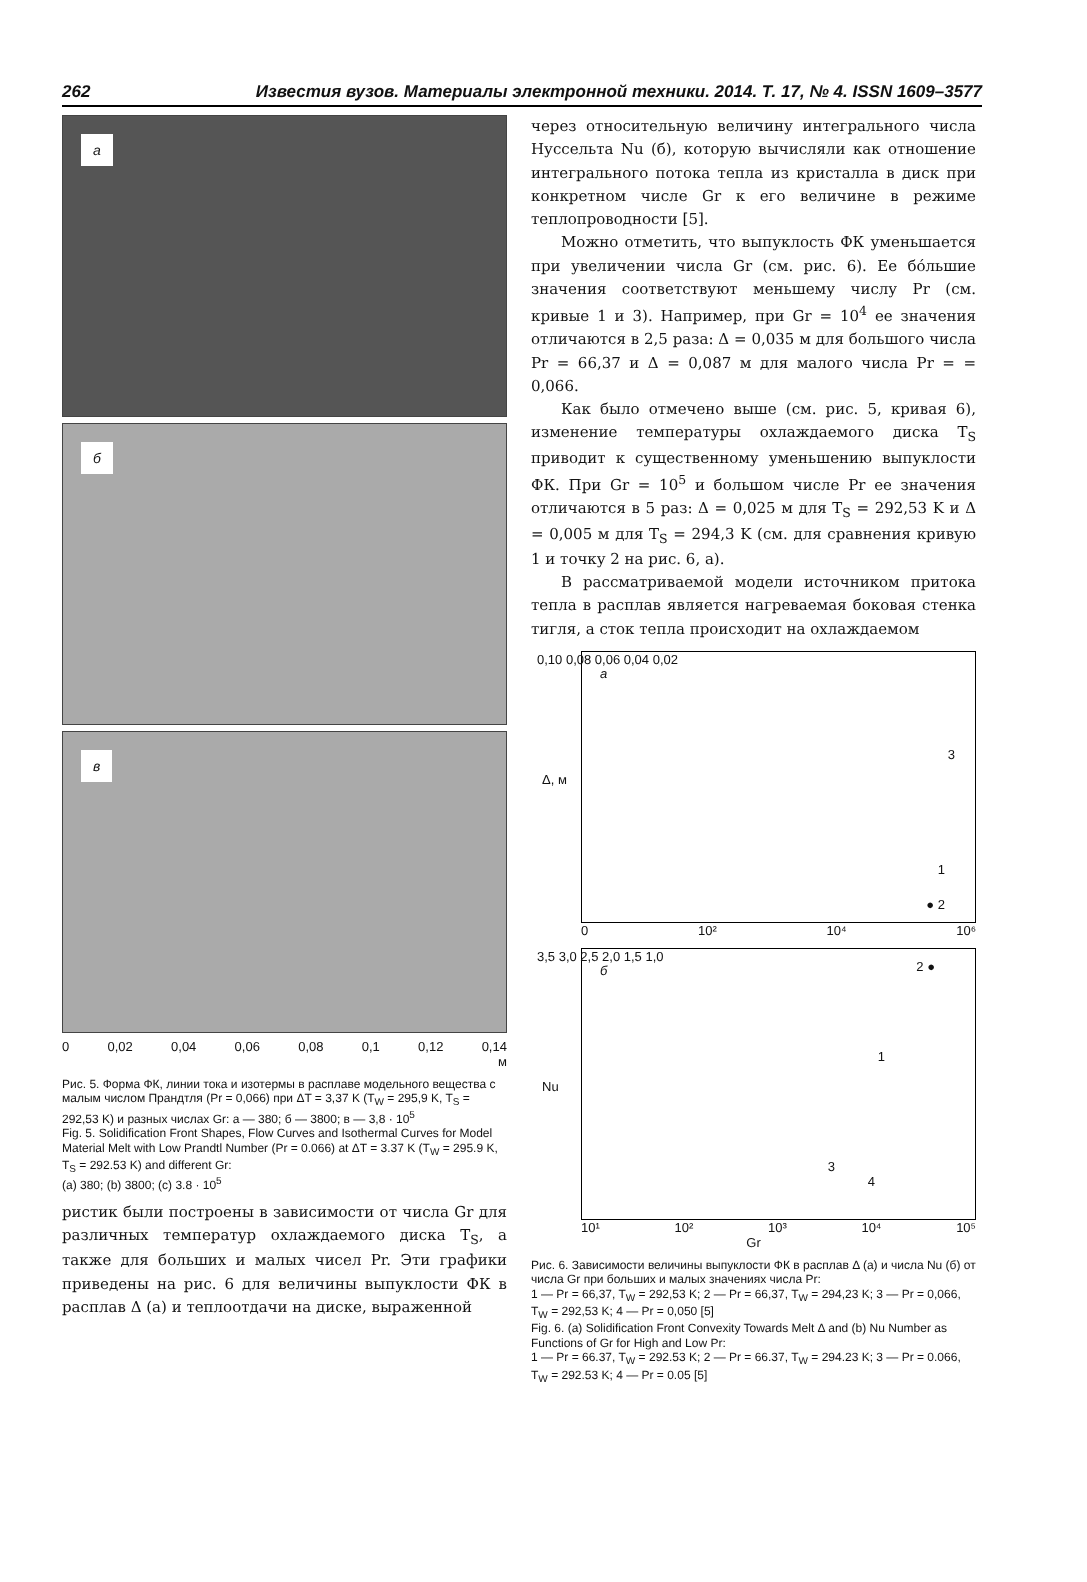262 Известия вузов. Материалы электронной техники. 2014. Т. 17, № 4. ISSN 1609–3577
а
б
в
0 0,02 0,04 0,06 0,08 0,1 0,12 0,14
м
Рис. 5. Форма ФК, линии тока и изотермы в расплаве модельного вещества с малым числом Прандтля (Pr = 0,066) при ΔT = 3,37 K (T<sub>W</sub> = 295,9 K, T<sub>S</sub> = 292,53 K) и разных числах Gr: а — 380; б — 3800; в — 3,8 · 10<sup>5</sup>
Fig. 5. Solidification Front Shapes, Flow Curves and Isothermal Curves for Model Material Melt with Low Prandtl Number (Pr = 0.066) at ΔT = 3.37 K (T<sub>W</sub> = 295.9 K, T<sub>S</sub> = 292.53 K) and different Gr:
(a) 380; (b) 3800; (c) 3.8 · 10<sup>5</sup>
ристик были построены в зависимости от числа Gr для различных температур охлаждаемого диска T<sub>S</sub>, а также для больших и малых чисел Pr. Эти графики приведены на рис. 6 для величины выпуклости ФК в расплав Δ (а) и теплоотдачи на диске, выраженной
через относительную величину интегрального числа Нуссельта Nu (б), которую вычисляли как отношение интегрального потока тепла из кристалла в диск при конкретном числе Gr к его величине в режиме теплопроводности [5].
Можно отметить, что выпуклость ФК уменьшается при увеличении числа Gr (см. рис. 6). Ее бóльшие значения соответствуют меньшему числу Pr (см. кривые 1 и 3). Например, при Gr = 10<sup>4</sup> ее значения отличаются в 2,5 раза: Δ = 0,035 м для большого числа Pr = 66,37 и Δ = 0,087 м для малого числа Pr = = 0,066.
Как было отмечено выше (см. рис. 5, кривая 6), изменение температуры охлаждаемого диска T<sub>S</sub> приводит к существенному уменьшению выпуклости ФК. При Gr = 10<sup>5</sup> и большом числе Pr ее значения отличаются в 5 раз: Δ = 0,025 м для T<sub>S</sub> = 292,53 K и Δ = 0,005 м для T<sub>S</sub> = 294,3 K (см. для сравнения кривую 1 и точку 2 на рис. 6, а).
В рассматриваемой модели источником притока тепла в расплав является нагреваемая боковая стенка тигля, а сток тепла происходит на охлаждаемом
а
0,10 0,08 0,06 0,04 0,02
3
1
● 2
Δ, м
0 10² 10⁴ 10⁶
б
3,5 3,0 2,5 2,0 1,5 1,0
2 ●
1
3
4
Nu
10¹ 10² 10³ 10⁴ 10⁵
Gr
Рис. 6. Зависимости величины выпуклости ФК в расплав Δ (а) и числа Nu (б) от числа Gr при больших и малых значениях числа Pr:
1 — Pr = 66,37, T<sub>W</sub> = 292,53 K; 2 — Pr = 66,37, T<sub>W</sub> = 294,23 K; 3 — Pr = 0,066, T<sub>W</sub> = 292,53 K; 4 — Pr = 0,050 [5]
Fig. 6. (a) Solidification Front Convexity Towards Melt Δ and (b) Nu Number as Functions of Gr for High and Low Pr:
1 — Pr = 66.37, T<sub>W</sub> = 292.53 K; 2 — Pr = 66.37, T<sub>W</sub> = 294.23 K; 3 — Pr = 0.066, T<sub>W</sub> = 292.53 K; 4 — Pr = 0.05 [5]